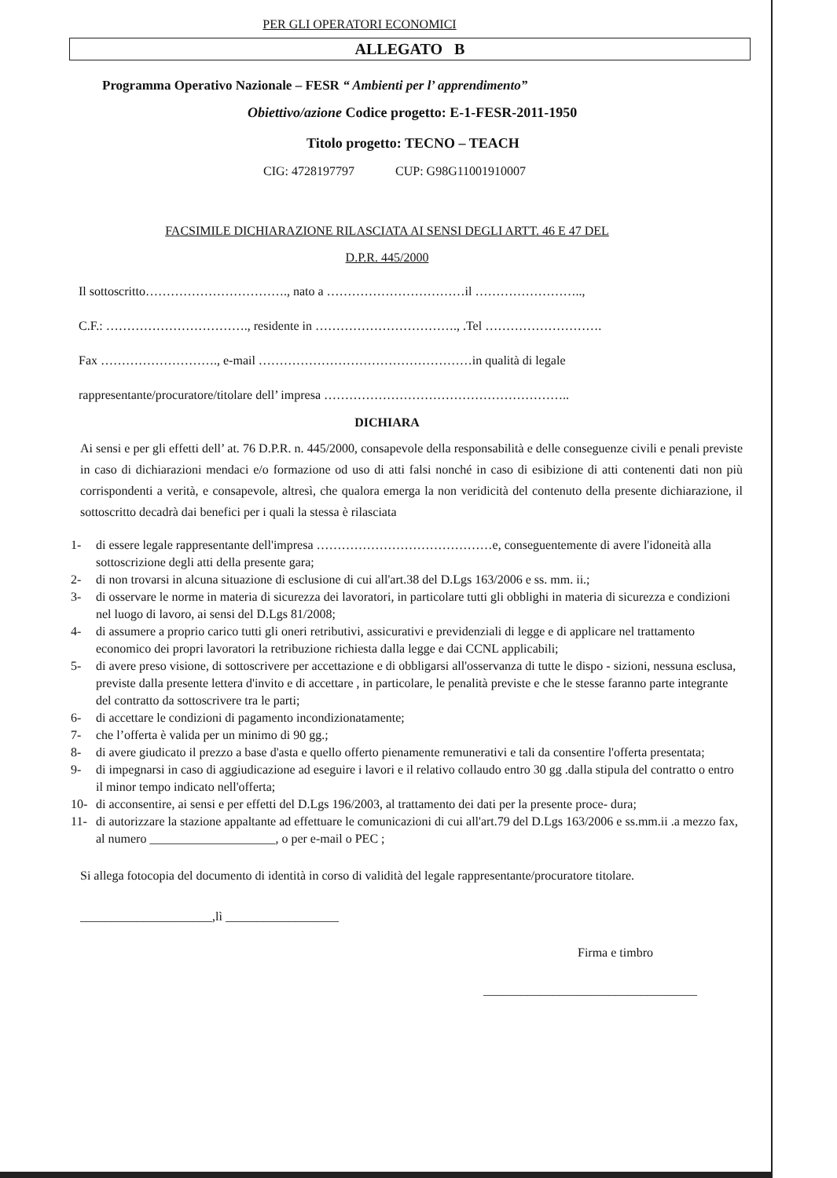PER GLI OPERATORI ECONOMICI
ALLEGATO B
Programma Operativo Nazionale – FESR “ Ambienti per l’ apprendimento”
Obiettivo/azione Codice progetto: E-1-FESR-2011-1950
Titolo progetto: TECNO – TEACH
CIG: 4728197797 CUP: G98G11001910007
FACSIMILE DICHIARAZIONE RILASCIATA AI SENSI DEGLI ARTT. 46 E 47 DEL
D.P.R. 445/2000
Il sottoscritto……………………………., nato a ……………………………il ……………………..,
C.F.: ……………………………., residente in ……………………………., .Tel ……………………….
Fax ………………………., e-mail ……………………………………………in qualità di legale
rappresentante/procuratore/titolare dell’ impresa …………………………………………………..
DICHIARA
Ai sensi e per gli effetti dell’ at. 76 D.P.R. n. 445/2000, consapevole della responsabilità e delle conseguenze civili e penali previste in caso di dichiarazioni mendaci e/o formazione od uso di atti falsi nonché in caso di esibizione di atti contenenti dati non più corrispondenti a verità, e consapevole, altresì, che qualora emerga la non veridicità del contenuto della presente dichiarazione, il sottoscritto decadrà dai benefici per i quali la stessa è rilasciata
1- di essere legale rappresentante dell'impresa ……………………………………e, conseguentemente di avere l'idoneità alla sottoscrizione degli atti della presente gara;
2- di non trovarsi in alcuna situazione di esclusione di cui all'art.38 del D.Lgs 163/2006 e ss. mm. ii.;
3- di osservare le norme in materia di sicurezza dei lavoratori, in particolare tutti gli obblighi in materia di sicurezza e condizioni nel luogo di lavoro, ai sensi del D.Lgs 81/2008;
4- di assumere a proprio carico tutti gli oneri retributivi, assicurativi e previdenziali di legge e di applicare nel trattamento economico dei propri lavoratori la retribuzione richiesta dalla legge e dai CCNL applicabili;
5- di avere preso visione, di sottoscrivere per accettazione e di obbligarsi all'osservanza di tutte le dispo - sizioni, nessuna esclusa, previste dalla presente lettera d'invito e di accettare , in particolare, le penalità previste e che le stesse faranno parte integrante del contratto da sottoscrivere tra le parti;
6- di accettare le condizioni di pagamento incondizionatamente;
7- che l’offerta è valida per un minimo di 90 gg.;
8- di avere giudicato il prezzo a base d'asta e quello offerto pienamente remunerativi e tali da consentire l'offerta presentata;
9- di impegnarsi in caso di aggiudicazione ad eseguire i lavori e il relativo collaudo entro 30 gg .dalla stipula del contratto o entro il minor tempo indicato nell'offerta;
10- di acconsentire, ai sensi e per effetti del D.Lgs 196/2003, al trattamento dei dati per la presente proce- dura;
11- di autorizzare la stazione appaltante ad effettuare le comunicazioni di cui all'art.79 del D.Lgs 163/2006 e ss.mm.ii .a mezzo fax, al numero ____________________, o per e-mail o PEC ;
Si allega fotocopia del documento di identità in corso di validità del legale rappresentante/procuratore titolare.
_____________________,lì __________________
Firma e timbro
__________________________________